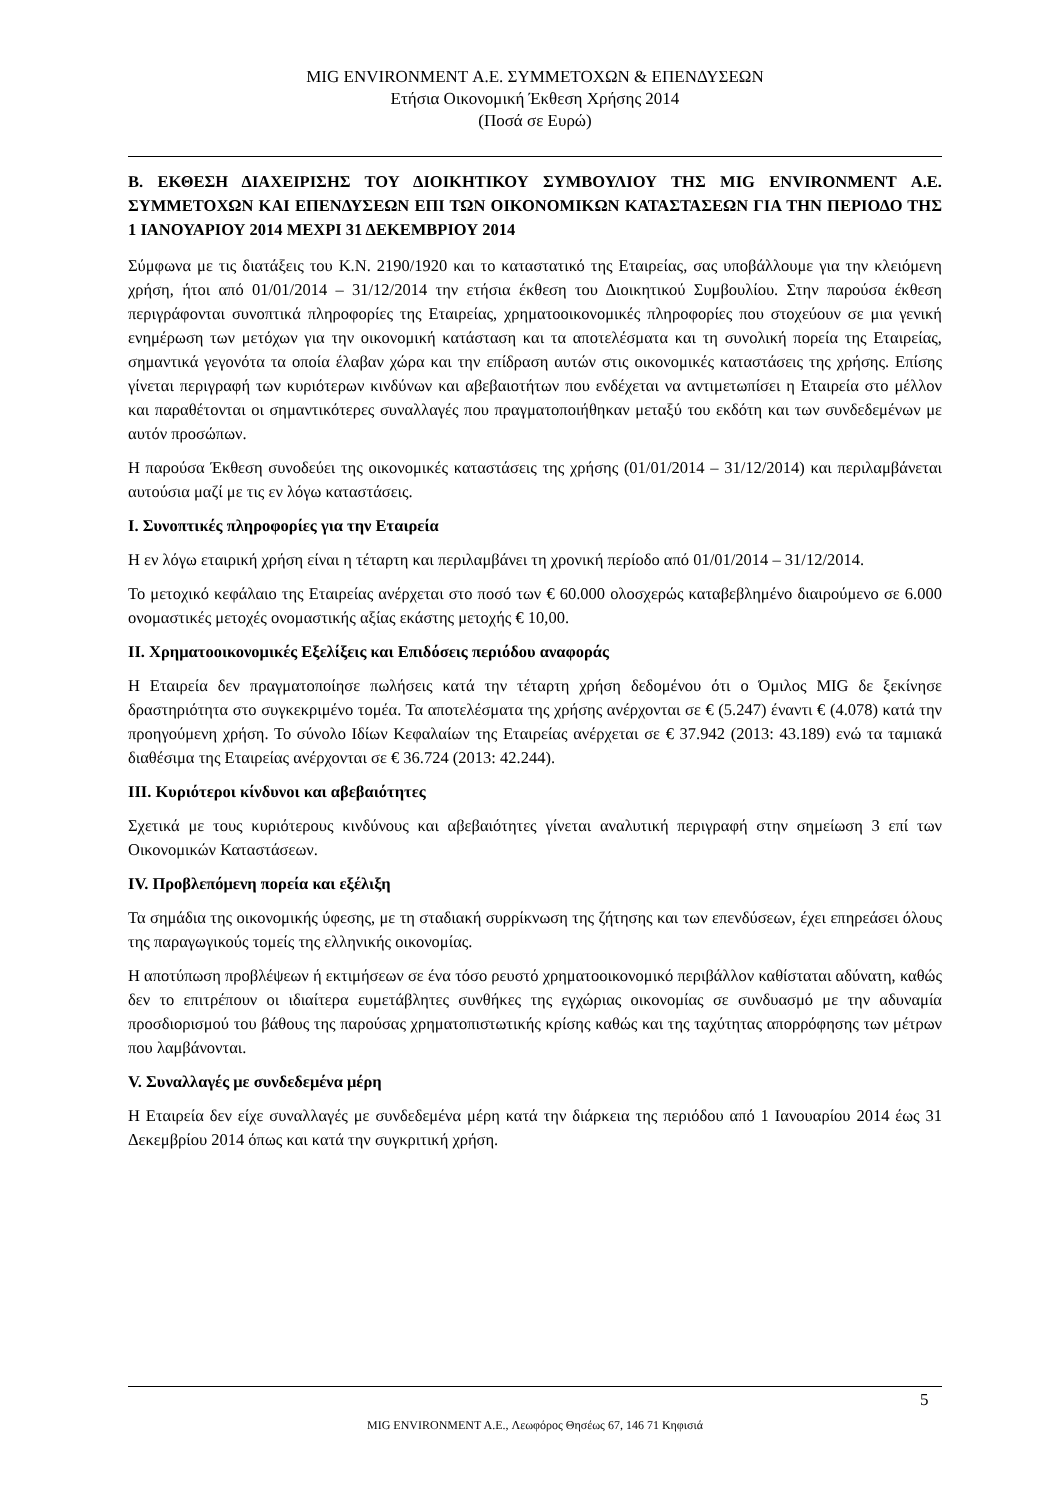MIG ENVIRONMENT Α.Ε. ΣΥΜΜΕΤΟΧΩΝ & ΕΠΕΝΔΥΣΕΩΝ
Ετήσια Οικονομική Έκθεση Χρήσης 2014
(Ποσά σε Ευρώ)
B. ΕΚΘΕΣΗ ΔΙΑΧΕΙΡΙΣΗΣ ΤΟΥ ΔΙΟΙΚΗΤΙΚΟΥ ΣΥΜΒΟΥΛΙΟΥ ΤΗΣ MIG ENVIRONMENT Α.Ε. ΣΥΜΜΕΤΟΧΩΝ ΚΑΙ ΕΠΕΝΔΥΣΕΩΝ ΕΠΙ ΤΩΝ ΟΙΚΟΝΟΜΙΚΩΝ ΚΑΤΑΣΤΑΣΕΩΝ ΓΙΑ ΤΗΝ ΠΕΡΙΟΔΟ ΤΗΣ 1 ΙΑΝΟΥΑΡΙΟΥ 2014 ΜΕΧΡΙ 31 ΔΕΚΕΜΒΡΙΟΥ 2014
Σύμφωνα με τις διατάξεις του Κ.Ν. 2190/1920 και το καταστατικό της Εταιρείας, σας υποβάλλουμε για την κλειόμενη χρήση, ήτοι από 01/01/2014 – 31/12/2014 την ετήσια έκθεση του Διοικητικού Συμβουλίου. Στην παρούσα έκθεση περιγράφονται συνοπτικά πληροφορίες της Εταιρείας, χρηματοοικονομικές πληροφορίες που στοχεύουν σε μια γενική ενημέρωση των μετόχων για την οικονομική κατάσταση και τα αποτελέσματα και τη συνολική πορεία της Εταιρείας, σημαντικά γεγονότα τα οποία έλαβαν χώρα και την επίδραση αυτών στις οικονομικές καταστάσεις της χρήσης. Επίσης γίνεται περιγραφή των κυριότερων κινδύνων και αβεβαιοτήτων που ενδέχεται να αντιμετωπίσει η Εταιρεία στο μέλλον και παραθέτονται οι σημαντικότερες συναλλαγές που πραγματοποιήθηκαν μεταξύ του εκδότη και των συνδεδεμένων με αυτόν προσώπων.
Η παρούσα Έκθεση συνοδεύει της οικονομικές καταστάσεις της χρήσης (01/01/2014 – 31/12/2014) και περιλαμβάνεται αυτούσια μαζί με τις εν λόγω καταστάσεις.
I. Συνοπτικές πληροφορίες για την Εταιρεία
Η εν λόγω εταιρική χρήση είναι η τέταρτη και περιλαμβάνει τη χρονική περίοδο από 01/01/2014 – 31/12/2014.
Το μετοχικό κεφάλαιο της Εταιρείας ανέρχεται στο ποσό των € 60.000 ολοσχερώς καταβεβλημένο διαιρούμενο σε 6.000 ονομαστικές μετοχές ονομαστικής αξίας εκάστης μετοχής € 10,00.
II. Χρηματοοικονομικές Εξελίξεις και Επιδόσεις περιόδου αναφοράς
Η Εταιρεία δεν πραγματοποίησε πωλήσεις κατά την τέταρτη χρήση δεδομένου ότι ο Όμιλος MIG δε ξεκίνησε δραστηριότητα στο συγκεκριμένο τομέα. Τα αποτελέσματα της χρήσης ανέρχονται σε € (5.247) έναντι € (4.078) κατά την προηγούμενη χρήση. Το σύνολο Ιδίων Κεφαλαίων της Εταιρείας ανέρχεται σε € 37.942 (2013: 43.189) ενώ τα ταμιακά διαθέσιμα της Εταιρείας ανέρχονται σε € 36.724 (2013: 42.244).
III. Κυριότεροι κίνδυνοι και αβεβαιότητες
Σχετικά με τους κυριότερους κινδύνους και αβεβαιότητες γίνεται αναλυτική περιγραφή στην σημείωση 3 επί των Οικονομικών Καταστάσεων.
IV. Προβλεπόμενη πορεία και εξέλιξη
Τα σημάδια της οικονομικής ύφεσης, με τη σταδιακή συρρίκνωση της ζήτησης και των επενδύσεων, έχει επηρεάσει όλους της παραγωγικούς τομείς της ελληνικής οικονομίας.
Η αποτύπωση προβλέψεων ή εκτιμήσεων σε ένα τόσο ρευστό χρηματοοικονομικό περιβάλλον καθίσταται αδύνατη, καθώς δεν το επιτρέπουν οι ιδιαίτερα ευμετάβλητες συνθήκες της εγχώριας οικονομίας σε συνδυασμό με την αδυναμία προσδιορισμού του βάθους της παρούσας χρηματοπιστωτικής κρίσης καθώς και της ταχύτητας απορρόφησης των μέτρων που λαμβάνονται.
V. Συναλλαγές με συνδεδεμένα μέρη
Η Εταιρεία δεν είχε συναλλαγές με συνδεδεμένα μέρη κατά την διάρκεια της περιόδου από 1 Ιανουαρίου 2014 έως 31 Δεκεμβρίου 2014 όπως και κατά την συγκριτική χρήση.
5
MIG ENVIRONMENT A.E., Λεωφόρος Θησέως 67, 146 71 Κηφισιά